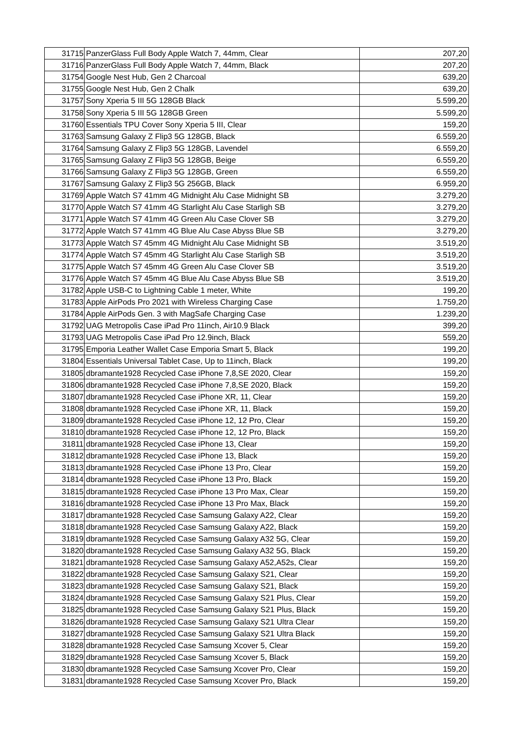| 31715 | PanzerGlass Full Body Apple Watch 7, 44mm, Clear | 207,20 |
| 31716 | PanzerGlass Full Body Apple Watch 7, 44mm, Black | 207,20 |
| 31754 | Google Nest Hub, Gen 2 Charcoal | 639,20 |
| 31755 | Google Nest Hub, Gen 2 Chalk | 639,20 |
| 31757 | Sony Xperia 5 III 5G 128GB Black | 5.599,20 |
| 31758 | Sony Xperia 5 III 5G 128GB Green | 5.599,20 |
| 31760 | Essentials TPU Cover Sony Xperia 5 III, Clear | 159,20 |
| 31763 | Samsung Galaxy Z Flip3 5G 128GB, Black | 6.559,20 |
| 31764 | Samsung Galaxy Z Flip3 5G 128GB, Lavendel | 6.559,20 |
| 31765 | Samsung Galaxy Z Flip3 5G 128GB, Beige | 6.559,20 |
| 31766 | Samsung Galaxy Z Flip3 5G 128GB, Green | 6.559,20 |
| 31767 | Samsung Galaxy Z Flip3 5G 256GB, Black | 6.959,20 |
| 31769 | Apple Watch S7 41mm 4G Midnight Alu Case Midnight SB | 3.279,20 |
| 31770 | Apple Watch S7 41mm 4G Starlight Alu Case Starligh SB | 3.279,20 |
| 31771 | Apple Watch S7 41mm 4G Green Alu Case Clover SB | 3.279,20 |
| 31772 | Apple Watch S7 41mm 4G Blue Alu Case Abyss Blue SB | 3.279,20 |
| 31773 | Apple Watch S7 45mm 4G Midnight Alu Case Midnight SB | 3.519,20 |
| 31774 | Apple Watch S7 45mm 4G Starlight Alu Case Starligh SB | 3.519,20 |
| 31775 | Apple Watch S7 45mm 4G Green Alu Case Clover SB | 3.519,20 |
| 31776 | Apple Watch S7 45mm 4G Blue Alu Case Abyss Blue SB | 3.519,20 |
| 31782 | Apple USB-C to Lightning Cable 1 meter, White | 199,20 |
| 31783 | Apple AirPods Pro 2021 with Wireless Charging Case | 1.759,20 |
| 31784 | Apple AirPods Gen. 3 with MagSafe Charging Case | 1.239,20 |
| 31792 | UAG Metropolis Case iPad Pro 11inch, Air10.9 Black | 399,20 |
| 31793 | UAG Metropolis Case iPad Pro 12.9inch, Black | 559,20 |
| 31795 | Emporia Leather Wallet Case Emporia Smart 5, Black | 199,20 |
| 31804 | Essentials Universal Tablet Case, Up to 11inch, Black | 199,20 |
| 31805 | dbramante1928 Recycled Case iPhone 7,8,SE 2020, Clear | 159,20 |
| 31806 | dbramante1928 Recycled Case iPhone 7,8,SE 2020, Black | 159,20 |
| 31807 | dbramante1928 Recycled Case iPhone XR, 11, Clear | 159,20 |
| 31808 | dbramante1928 Recycled Case iPhone XR, 11, Black | 159,20 |
| 31809 | dbramante1928 Recycled Case iPhone 12, 12 Pro, Clear | 159,20 |
| 31810 | dbramante1928 Recycled Case iPhone 12, 12 Pro, Black | 159,20 |
| 31811 | dbramante1928 Recycled Case iPhone 13, Clear | 159,20 |
| 31812 | dbramante1928 Recycled Case iPhone 13, Black | 159,20 |
| 31813 | dbramante1928 Recycled Case iPhone 13 Pro, Clear | 159,20 |
| 31814 | dbramante1928 Recycled Case iPhone 13 Pro, Black | 159,20 |
| 31815 | dbramante1928 Recycled Case iPhone 13 Pro Max, Clear | 159,20 |
| 31816 | dbramante1928 Recycled Case iPhone 13 Pro Max, Black | 159,20 |
| 31817 | dbramante1928 Recycled Case Samsung Galaxy A22, Clear | 159,20 |
| 31818 | dbramante1928 Recycled Case Samsung Galaxy A22, Black | 159,20 |
| 31819 | dbramante1928 Recycled Case Samsung Galaxy A32 5G, Clear | 159,20 |
| 31820 | dbramante1928 Recycled Case Samsung Galaxy A32 5G, Black | 159,20 |
| 31821 | dbramante1928 Recycled Case Samsung Galaxy A52,A52s, Clear | 159,20 |
| 31822 | dbramante1928 Recycled Case Samsung Galaxy S21, Clear | 159,20 |
| 31823 | dbramante1928 Recycled Case Samsung Galaxy S21, Black | 159,20 |
| 31824 | dbramante1928 Recycled Case Samsung Galaxy S21 Plus, Clear | 159,20 |
| 31825 | dbramante1928 Recycled Case Samsung Galaxy S21 Plus, Black | 159,20 |
| 31826 | dbramante1928 Recycled Case Samsung Galaxy S21 Ultra Clear | 159,20 |
| 31827 | dbramante1928 Recycled Case Samsung Galaxy S21 Ultra Black | 159,20 |
| 31828 | dbramante1928 Recycled Case Samsung Xcover 5, Clear | 159,20 |
| 31829 | dbramante1928 Recycled Case Samsung Xcover 5, Black | 159,20 |
| 31830 | dbramante1928 Recycled Case Samsung Xcover Pro, Clear | 159,20 |
| 31831 | dbramante1928 Recycled Case Samsung Xcover Pro, Black | 159,20 |